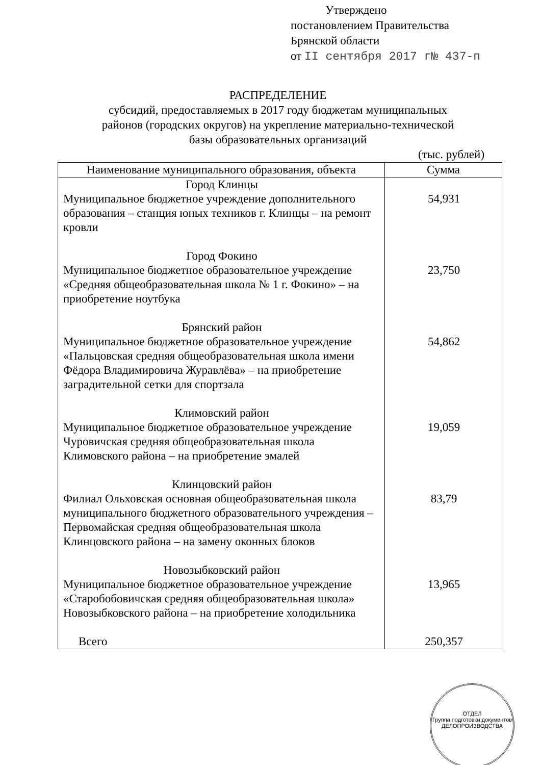Утверждено
постановлением Правительства
Брянской области
от II сентября 2017 г№ 437-п
РАСПРЕДЕЛЕНИЕ
субсидий, предоставляемых в 2017 году бюджетам муниципальных
районов (городских округов) на укрепление материально-технической
базы образовательных организаций
(тыс. рублей)
| Наименование муниципального образования, объекта | Сумма |
| --- | --- |
| Город Клинцы Муниципальное бюджетное учреждение дополнительного образования – станция юных техников г. Клинцы – на ремонт кровли | 54,931 |
| Город Фокино Муниципальное бюджетное образовательное учреждение «Средняя общеобразовательная школа № 1 г. Фокино» – на приобретение ноутбука | 23,750 |
| Брянский район Муниципальное бюджетное образовательное учреждение «Пальцовская средняя общеобразовательная школа имени Фёдора Владимировича Журавлёва» – на приобретение заградительной сетки для спортзала | 54,862 |
| Климовский район Муниципальное бюджетное образовательное учреждение Чуровичская средняя общеобразовательная школа Климовского района – на приобретение эмалей | 19,059 |
| Клинцовский район Филиал Ольховская основная общеобразовательная школа муниципального бюджетного образовательного учреждения – Первомайская средняя общеобразовательная школа Клинцовского района – на замену оконных блоков | 83,79 |
| Новозыбковский район Муниципальное бюджетное образовательное учреждение «Старобобовичская средняя общеобразовательная школа» Новозыбковского района – на приобретение холодильника | 13,965 |
| Всего | 250,357 |
ОТДЕЛ
Группа подготовки документов
ДЕЛОПРОИЗВОДСТВА